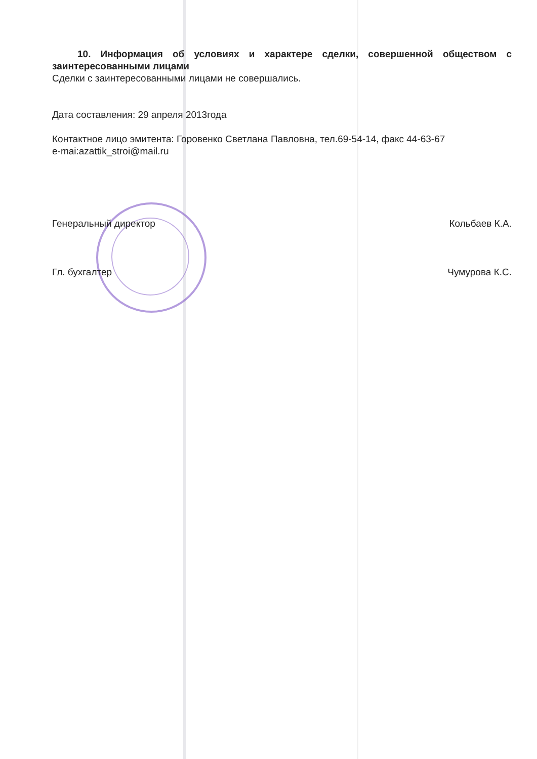10. Информация об условиях и характере сделки, совершенной обществом с заинтересованными лицами
Сделки с заинтересованными лицами не совершались.
Дата составления: 29 апреля 2013года
Контактное лицо эмитента: Горовенко Светлана Павловна, тел.69-54-14, факс 44-63-67
e-mai:azattik_stroi@mail.ru
Генеральный директор Кольбаев К.А.
Гл. бухгалтер Чумурова К.С.